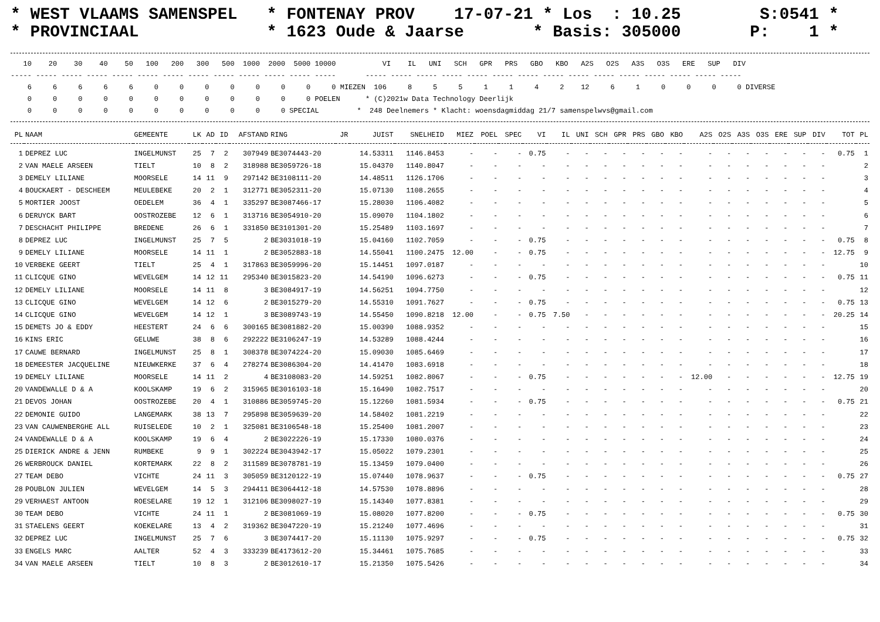* WEST VLAAMS SAMENSPEL   * FONTENAY PROV    17-07-21 * Los  : 10.25        S:0541 *
* PROVINCIAAL             * 1623 Oude & Jaarse       * Basis: 305000       P:    1 *
   10    20    30    40    50   100   200   300   500  1000  2000  5000 10000           VI    IL   UNI   SCH   GPR   PRS   GBO   KBO   A2S   O2S   A3S   O3S   ERE   SUP   DIV
----- ----- ----- ----- ----- ----- ----- ----- ----- ----- ----- ----- -----       ----- ----- ----- ----- ----- ----- ----- ----- ----- ----- ----- ----- ----- ----- -----
    6     6     6     6     6     0     0     0     0     0     0     0     0 MIEZEN  106     8     5     5     1     1     4     2    12     6     1     0     0     0     0 DIVERSE
    0     0     0     0     0     0     0     0     0     0     0     0 POELEN      * (C)2021w Data Technology Deerlijk
    0     0     0     0     0     0     0     0     0     0     0 SPECIAL         *  248 Deelnemers * Klacht: woensdagmiddag 21/7 samenspelwvs@gmail.com
| PL | NAAM | GEMEENTE | LK | AD | ID | AFSTAND | RING | JR | JUIST | SNELHEID | MIEZ | POEL | SPEC | VI | IL | UNI | SCH | GPR | PRS | GBO | KBO | A2S | O2S | A3S | O3S | ERE | SUP | DIV | TOT | PL |
| --- | --- | --- | --- | --- | --- | --- | --- | --- | --- | --- | --- | --- | --- | --- | --- | --- | --- | --- | --- | --- | --- | --- | --- | --- | --- | --- | --- | --- | --- | --- |
| 1 | DEPREZ LUC | INGELMUNST | 25 | 7 | 2 | 307949 | BE3074443-20 | | 14.53311 | 1146.8453 | - | - | - | 0.75 | - | - | - | - | - | - | - | - | - | - | - | - | - | - | 0.75 | 1 |
| 2 | VAN MAELE ARSEEN | TIELT | 10 | 8 | 2 | 318988 | BE3059726-18 | | 15.04370 | 1140.8047 | - | - | - | - | - | - | - | - | - | - | - | - | - | - | - | - | - | - | | 2 |
| 3 | DEMELY LILIANE | MOORSELE | 14 | 11 | 9 | 297142 | BE3108111-20 | | 14.48511 | 1126.1706 | - | - | - | - | - | - | - | - | - | - | - | - | - | - | - | - | - | - | | 3 |
| 4 | BOUCKAERT - DESCHEEM | MEULEBEKE | 20 | 2 | 1 | 312771 | BE3052311-20 | | 15.07130 | 1108.2655 | - | - | - | - | - | - | - | - | - | - | - | - | - | - | - | - | - | - | | 4 |
| 5 | MORTIER JOOST | OEDELEM | 36 | 4 | 1 | 335297 | BE3087466-17 | | 15.28030 | 1106.4082 | - | - | - | - | - | - | - | - | - | - | - | - | - | - | - | - | - | - | | 5 |
| 6 | DERUYCK BART | OOSTROZEBE | 12 | 6 | 1 | 313716 | BE3054910-20 | | 15.09070 | 1104.1802 | - | - | - | - | - | - | - | - | - | - | - | - | - | - | - | - | - | - | | 6 |
| 7 | DESCHACHT PHILIPPE | BREDENE | 26 | 6 | 1 | 331850 | BE3101301-20 | | 15.25489 | 1103.1697 | - | - | - | - | - | - | - | - | - | - | - | - | - | - | - | - | - | - | | 7 |
| 8 | DEPREZ LUC | INGELMUNST | 25 | 7 | 5 | 2 | BE3031018-19 | | 15.04160 | 1102.7059 | - | - | - | 0.75 | - | - | - | - | - | - | - | - | - | - | - | - | - | - | 0.75 | 8 |
| 9 | DEMELY LILIANE | MOORSELE | 14 | 11 | 1 | 2 | BE3052883-18 | | 14.55041 | 1100.2475 | 12.00 | - | - | 0.75 | - | - | - | - | - | - | - | - | - | - | - | - | - | - | 12.75 | 9 |
| 10 | VERBEKE GEERT | TIELT | 25 | 4 | 1 | 317863 | BE3059996-20 | | 15.14451 | 1097.0187 | - | - | - | - | - | - | - | - | - | - | - | - | - | - | - | - | - | - | | 10 |
| 11 | CLICQUE GINO | WEVELGEM | 14 | 12 | 11 | 295340 | BE3015823-20 | | 14.54190 | 1096.6273 | - | - | - | 0.75 | - | - | - | - | - | - | - | - | - | - | - | - | - | - | 0.75 | 11 |
| 12 | DEMELY LILIANE | MOORSELE | 14 | 11 | 8 | 3 | BE3084917-19 | | 14.56251 | 1094.7750 | - | - | - | - | - | - | - | - | - | - | - | - | - | - | - | - | - | - | | 12 |
| 13 | CLICQUE GINO | WEVELGEM | 14 | 12 | 6 | 2 | BE3015279-20 | | 14.55310 | 1091.7627 | - | - | - | 0.75 | - | - | - | - | - | - | - | - | - | - | - | - | - | - | 0.75 | 13 |
| 14 | CLICQUE GINO | WEVELGEM | 14 | 12 | 1 | 3 | BE3089743-19 | | 14.55450 | 1090.8218 | 12.00 | - | - | 0.75 | 7.50 | - | - | - | - | - | - | - | - | - | - | - | - | - | 20.25 | 14 |
| 15 | DEMETS JO & EDDY | HEESTERT | 24 | 6 | 6 | 300165 | BE3081882-20 | | 15.00390 | 1088.9352 | - | - | - | - | - | - | - | - | - | - | - | - | - | - | - | - | - | - | | 15 |
| 16 | KINS ERIC | GELUWE | 38 | 8 | 6 | 292222 | BE3106247-19 | | 14.53289 | 1088.4244 | - | - | - | - | - | - | - | - | - | - | - | - | - | - | - | - | - | - | | 16 |
| 17 | CAUWE BERNARD | INGELMUNST | 25 | 8 | 1 | 308378 | BE3074224-20 | | 15.09030 | 1085.6469 | - | - | - | - | - | - | - | - | - | - | - | - | - | - | - | - | - | - | | 17 |
| 18 | DEMEESTER JACQUELINE | NIEUWKERKE | 37 | 6 | 4 | 278274 | BE3086304-20 | | 14.41470 | 1083.6918 | - | - | - | - | - | - | - | - | - | - | - | - | - | - | - | - | - | - | | 18 |
| 19 | DEMELY LILIANE | MOORSELE | 14 | 11 | 2 | 4 | BE3108083-20 | | 14.59251 | 1082.8067 | - | - | - | 0.75 | - | - | - | - | - | - | - | 12.00 | - | - | - | - | - | - | 12.75 | 19 |
| 20 | VANDEWALLE D & A | KOOLSKAMP | 19 | 6 | 2 | 315965 | BE3016103-18 | | 15.16490 | 1082.7517 | - | - | - | - | - | - | - | - | - | - | - | - | - | - | - | - | - | - | | 20 |
| 21 | DEVOS JOHAN | OOSTROZEBE | 20 | 4 | 1 | 310886 | BE3059745-20 | | 15.12260 | 1081.5934 | - | - | - | 0.75 | - | - | - | - | - | - | - | - | - | - | - | - | - | - | 0.75 | 21 |
| 22 | DEMONIE GUIDO | LANGEMARK | 38 | 13 | 7 | 295898 | BE3059639-20 | | 14.58402 | 1081.2219 | - | - | - | - | - | - | - | - | - | - | - | - | - | - | - | - | - | - | | 22 |
| 23 | VAN CAUWENBERGHE ALL | RUISELEDE | 10 | 2 | 1 | 325081 | BE3106548-18 | | 15.25400 | 1081.2007 | - | - | - | - | - | - | - | - | - | - | - | - | - | - | - | - | - | - | | 23 |
| 24 | VANDEWALLE D & A | KOOLSKAMP | 19 | 6 | 4 | 2 | BE3022226-19 | | 15.17330 | 1080.0376 | - | - | - | - | - | - | - | - | - | - | - | - | - | - | - | - | - | - | | 24 |
| 25 | DIERICK ANDRE & JENN | RUMBEKE | 9 | 9 | 1 | 302224 | BE3043942-17 | | 15.05022 | 1079.2301 | - | - | - | - | - | - | - | - | - | - | - | - | - | - | - | - | - | - | | 25 |
| 26 | WERBROUCK DANIEL | KORTEMARK | 22 | 8 | 2 | 311589 | BE3078781-19 | | 15.13459 | 1079.0400 | - | - | - | - | - | - | - | - | - | - | - | - | - | - | - | - | - | - | | 26 |
| 27 | TEAM DEBO | VICHTE | 24 | 11 | 3 | 305059 | BE3120122-19 | | 15.07440 | 1078.9637 | - | - | - | 0.75 | - | - | - | - | - | - | - | - | - | - | - | - | - | - | 0.75 | 27 |
| 28 | POUBLON JULIEN | WEVELGEM | 14 | 5 | 3 | 294411 | BE3064412-18 | | 14.57530 | 1078.8896 | - | - | - | - | - | - | - | - | - | - | - | - | - | - | - | - | - | - | | 28 |
| 29 | VERHAEST ANTOON | ROESELARE | 19 | 12 | 1 | 312106 | BE3098027-19 | | 15.14340 | 1077.8381 | - | - | - | - | - | - | - | - | - | - | - | - | - | - | - | - | - | - | | 29 |
| 30 | TEAM DEBO | VICHTE | 24 | 11 | 1 | 2 | BE3081069-19 | | 15.08020 | 1077.8200 | - | - | - | 0.75 | - | - | - | - | - | - | - | - | - | - | - | - | - | - | 0.75 | 30 |
| 31 | STAELENS GEERT | KOEKELARE | 13 | 4 | 2 | 319362 | BE3047220-19 | | 15.21240 | 1077.4696 | - | - | - | - | - | - | - | - | - | - | - | - | - | - | - | - | - | - | | 31 |
| 32 | DEPREZ LUC | INGELMUNST | 25 | 7 | 6 | 3 | BE3074417-20 | | 15.11130 | 1075.9297 | - | - | - | 0.75 | - | - | - | - | - | - | - | - | - | - | - | - | - | - | 0.75 | 32 |
| 33 | ENGELS MARC | AALTER | 52 | 4 | 3 | 333239 | BE4173612-20 | | 15.34461 | 1075.7685 | - | - | - | - | - | - | - | - | - | - | - | - | - | - | - | - | - | - | | 33 |
| 34 | VAN MAELE ARSEEN | TIELT | 10 | 8 | 3 | 2 | BE3012610-17 | | 15.21350 | 1075.5426 | - | - | - | - | - | - | - | - | - | - | - | - | - | - | - | - | - | - | | 34 |